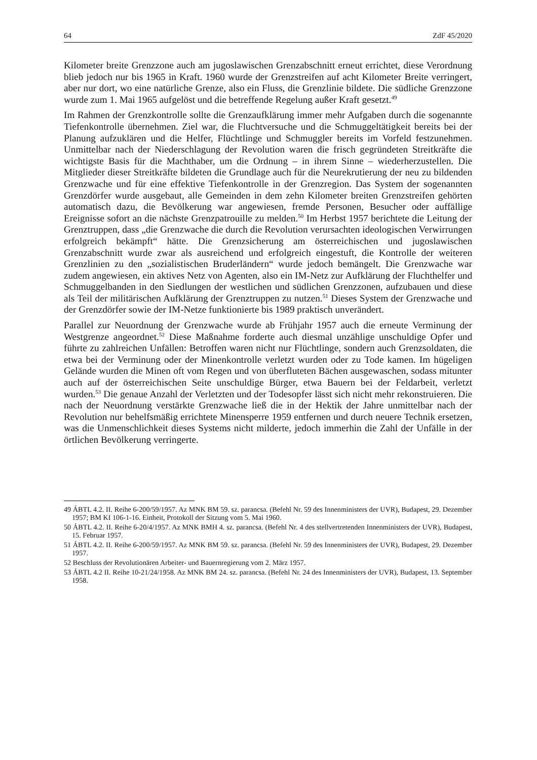64 ZdF 45/2020
Kilometer breite Grenzzone auch am jugoslawischen Grenzabschnitt erneut errichtet, diese Verordnung blieb jedoch nur bis 1965 in Kraft. 1960 wurde der Grenzstreifen auf acht Kilometer Breite verringert, aber nur dort, wo eine natürliche Grenze, also ein Fluss, die Grenzlinie bildete. Die südliche Grenzzone wurde zum 1. Mai 1965 aufgelöst und die betreffende Regelung außer Kraft gesetzt.<sup>49</sup>
Im Rahmen der Grenzkontrolle sollte die Grenzaufklärung immer mehr Aufgaben durch die sogenannte Tiefenkontrolle übernehmen. Ziel war, die Fluchtversuche und die Schmuggeltätigkeit bereits bei der Planung aufzuklären und die Helfer, Flüchtlinge und Schmuggler bereits im Vorfeld festzunehmen. Unmittelbar nach der Niederschlagung der Revolution waren die frisch gegründeten Streitkräfte die wichtigste Basis für die Machthaber, um die Ordnung – in ihrem Sinne – wiederherzustellen. Die Mitglieder dieser Streitkräfte bildeten die Grundlage auch für die Neurekrutierung der neu zu bildenden Grenzwache und für eine effektive Tiefenkontrolle in der Grenzregion. Das System der sogenannten Grenzdörfer wurde ausgebaut, alle Gemeinden in dem zehn Kilometer breiten Grenzstreifen gehörten automatisch dazu, die Bevölkerung war angewiesen, fremde Personen, Besucher oder auffällige Ereignisse sofort an die nächste Grenzpatrouille zu melden.<sup>50</sup> Im Herbst 1957 berichtete die Leitung der Grenztruppen, dass „die Grenzwache die durch die Revolution verursachten ideologischen Verwirrungen erfolgreich bekämpft“ hätte. Die Grenzsicherung am österreichischen und jugoslawischen Grenzabschnitt wurde zwar als ausreichend und erfolgreich eingestuft, die Kontrolle der weiteren Grenzlinien zu den „sozialistischen Bruderländern“ wurde jedoch bemängelt. Die Grenzwache war zudem angewiesen, ein aktives Netz von Agenten, also ein IM-Netz zur Aufklärung der Fluchthelfer und Schmuggelbanden in den Siedlungen der westlichen und südlichen Grenzzonen, aufzubauen und diese als Teil der militärischen Aufklärung der Grenztruppen zu nutzen.<sup>51</sup> Dieses System der Grenzwache und der Grenzdörfer sowie der IM-Netze funktionierte bis 1989 praktisch unverändert.
Parallel zur Neuordnung der Grenzwache wurde ab Frühjahr 1957 auch die erneute Verminung der Westgrenze angeordnet.<sup>52</sup> Diese Maßnahme forderte auch diesmal unzählige unschuldige Opfer und führte zu zahlreichen Unfällen: Betroffen waren nicht nur Flüchtlinge, sondern auch Grenzsoldaten, die etwa bei der Verminung oder der Minenkontrolle verletzt wurden oder zu Tode kamen. Im hügeligen Gelände wurden die Minen oft vom Regen und von überfluteten Bächen ausgewaschen, sodass mitunter auch auf der österreichischen Seite unschuldige Bürger, etwa Bauern bei der Feldarbeit, verletzt wurden.<sup>53</sup> Die genaue Anzahl der Verletzten und der Todesopfer lässt sich nicht mehr rekonstruieren. Die nach der Neuordnung verstärkte Grenzwache ließ die in der Hektik der Jahre unmittelbar nach der Revolution nur behelfsmäßig errichtete Minensperre 1959 entfernen und durch neuere Technik ersetzen, was die Unmenschlichkeit dieses Systems nicht milderte, jedoch immerhin die Zahl der Unfälle in der örtlichen Bevölkerung verringerte.
49 ÁBTL 4.2. II. Reihe 6-200/59/1957. Az MNK BM 59. sz. parancsa. (Befehl Nr. 59 des Innenministers der UVR), Budapest, 29. Dezember 1957; BM KI 106-1-16. Einheit, Protokoll der Sitzung vom 5. Mai 1960.
50 ÁBTL 4.2. II. Reihe 6-20/4/1957. Az MNK BMH 4. sz. parancsa. (Befehl Nr. 4 des stellvertretenden Innenministers der UVR), Budapest, 15. Februar 1957.
51 ÁBTL 4.2. II. Reihe 6-200/59/1957. Az MNK BM 59. sz. parancsa. (Befehl Nr. 59 des Innenministers der UVR), Budapest, 29. Dezember 1957.
52 Beschluss der Revolutionären Arbeiter- und Bauernregierung vom 2. März 1957.
53 ÁBTL 4.2 II. Reihe 10-21/24/1958. Az MNK BM 24. sz. parancsa. (Befehl Nr. 24 des Innenministers der UVR), Budapest, 13. September 1958.